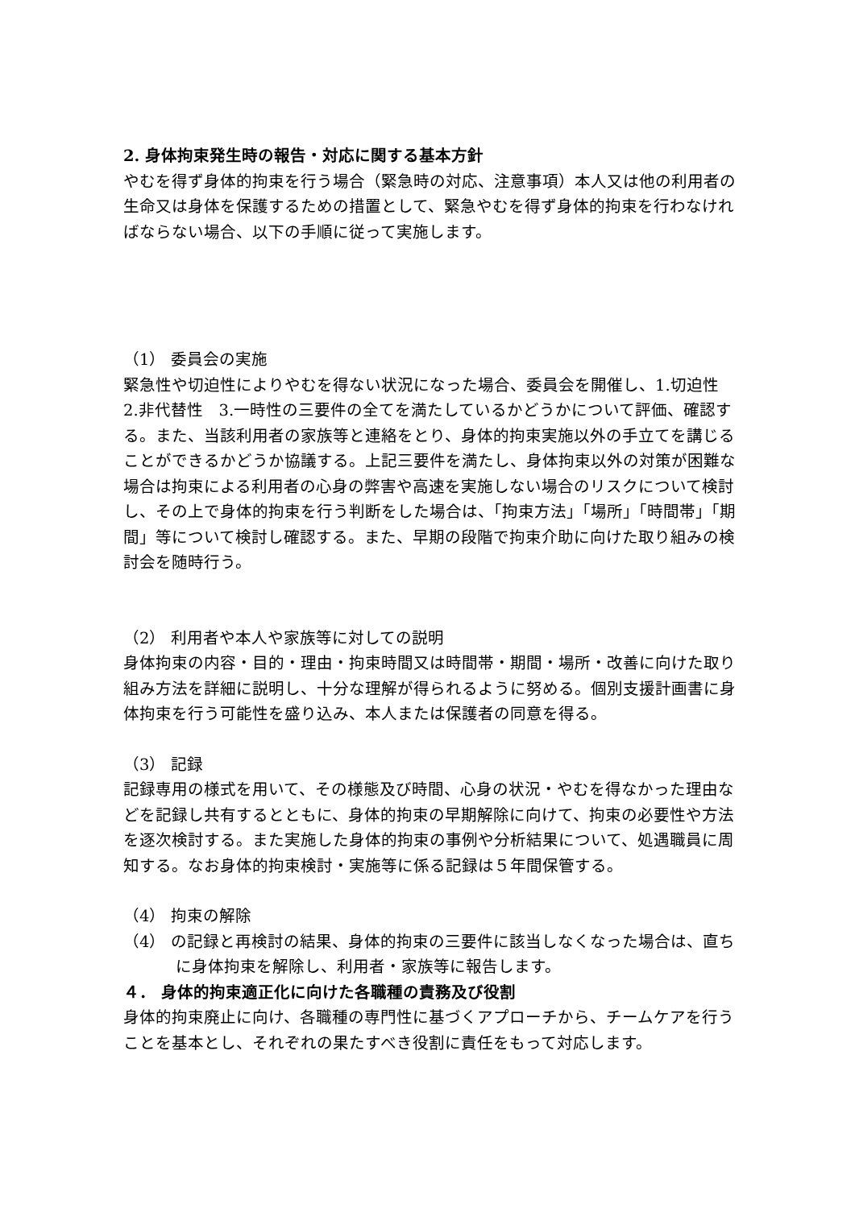2. 身体拘束発生時の報告・対応に関する基本方針
やむを得ず身体的拘束を行う場合（緊急時の対応、注意事項）本人又は他の利用者の生命又は身体を保護するための措置として、緊急やむを得ず身体的拘束を行わなければならない場合、以下の手順に従って実施します。
（1） 委員会の実施
緊急性や切迫性によりやむを得ない状況になった場合、委員会を開催し、1.切迫性　2.非代替性　3.一時性の三要件の全てを満たしているかどうかについて評価、確認する。また、当該利用者の家族等と連絡をとり、身体的拘束実施以外の手立てを講じることができるかどうか協議する。上記三要件を満たし、身体拘束以外の対策が困難な場合は拘束による利用者の心身の弊害や高速を実施しない場合のリスクについて検討し、その上で身体的拘束を行う判断をした場合は、「拘束方法」「場所」「時間帯」「期間」等について検討し確認する。また、早期の段階で拘束介助に向けた取り組みの検討会を随時行う。
（2） 利用者や本人や家族等に対しての説明
身体拘束の内容・目的・理由・拘束時間又は時間帯・期間・場所・改善に向けた取り組み方法を詳細に説明し、十分な理解が得られるように努める。個別支援計画書に身体拘束を行う可能性を盛り込み、本人または保護者の同意を得る。
（3） 記録
記録専用の様式を用いて、その様態及び時間、心身の状況・やむを得なかった理由などを記録し共有するとともに、身体的拘束の早期解除に向けて、拘束の必要性や方法を逐次検討する。また実施した身体的拘束の事例や分析結果について、処遇職員に周知する。なお身体的拘束検討・実施等に係る記録は５年間保管する。
（4） 拘束の解除
（4） の記録と再検討の結果、身体的拘束の三要件に該当しなくなった場合は、直ちに身体拘束を解除し、利用者・家族等に報告します。
４． 身体的拘束適正化に向けた各職種の責務及び役割
身体的拘束廃止に向け、各職種の専門性に基づくアプローチから、チームケアを行うことを基本とし、それぞれの果たすべき役割に責任をもって対応します。